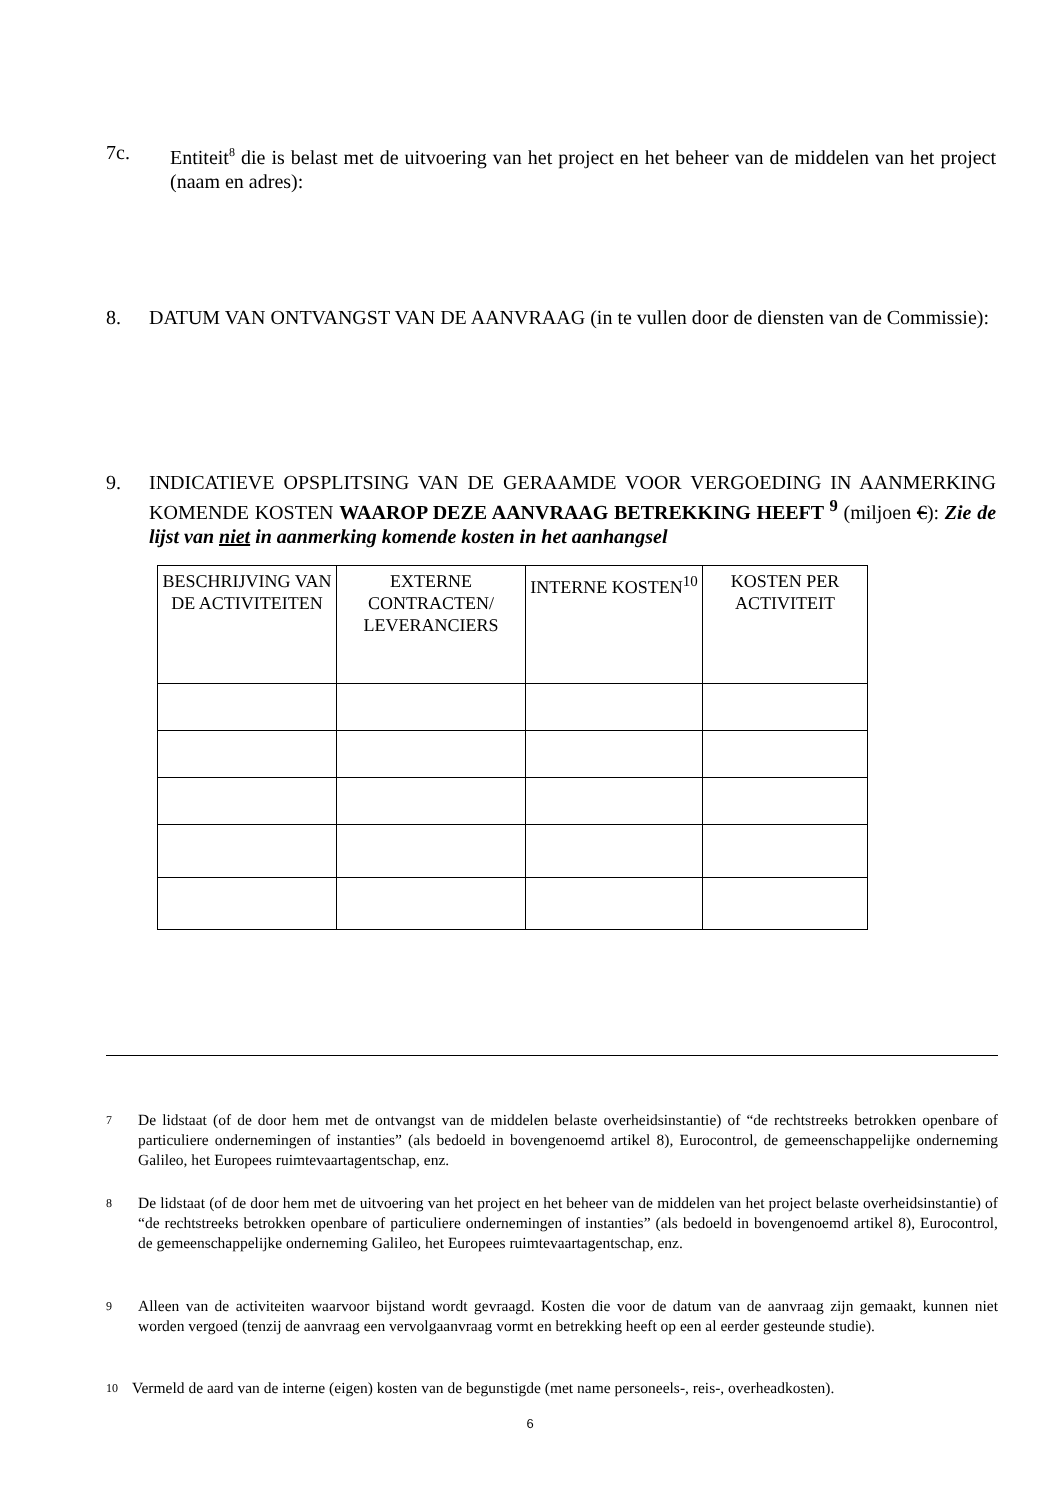7c. Entiteit<sup>8</sup> die is belast met de uitvoering van het project en het beheer van de middelen van het project (naam en adres):
8. DATUM VAN ONTVANGST VAN DE AANVRAAG (in te vullen door de diensten van de Commissie):
9. INDICATIEVE OPSPLITSING VAN DE GERAAMDE VOOR VERGOEDING IN AANMERKING KOMENDE KOSTEN WAAROP DEZE AANVRAAG BETREKKING HEEFT <sup>9</sup> (miljoen €): Zie de lijst van niet in aanmerking komende kosten in het aanhangsel
| BESCHRIJVING VAN DE ACTIVITEITEN | EXTERNE CONTRACTEN/ LEVERANCIERS | INTERNE KOSTEN<sup>10</sup> | KOSTEN PER ACTIVITEIT |
7 De lidstaat (of de door hem met de ontvangst van de middelen belaste overheidsinstantie) of “de rechtstreeks betrokken openbare of particuliere ondernemingen of instanties” (als bedoeld in bovengenoemd artikel 8), Eurocontrol, de gemeenschappelijke onderneming Galileo, het Europees ruimtevaartagentschap, enz.
8 De lidstaat (of de door hem met de uitvoering van het project en het beheer van de middelen van het project belaste overheidsinstantie) of “de rechtstreeks betrokken openbare of particuliere ondernemingen of instanties” (als bedoeld in bovengenoemd artikel 8), Eurocontrol, de gemeenschappelijke onderneming Galileo, het Europees ruimtevaartagentschap, enz.
9 Alleen van de activiteiten waarvoor bijstand wordt gevraagd. Kosten die voor de datum van de aanvraag zijn gemaakt, kunnen niet worden vergoed (tenzij de aanvraag een vervolgaanvraag vormt en betrekking heeft op een al eerder gesteunde studie).
10 Vermeld de aard van de interne (eigen) kosten van de begunstigde (met name personeels-, reis-, overheadkosten).
6